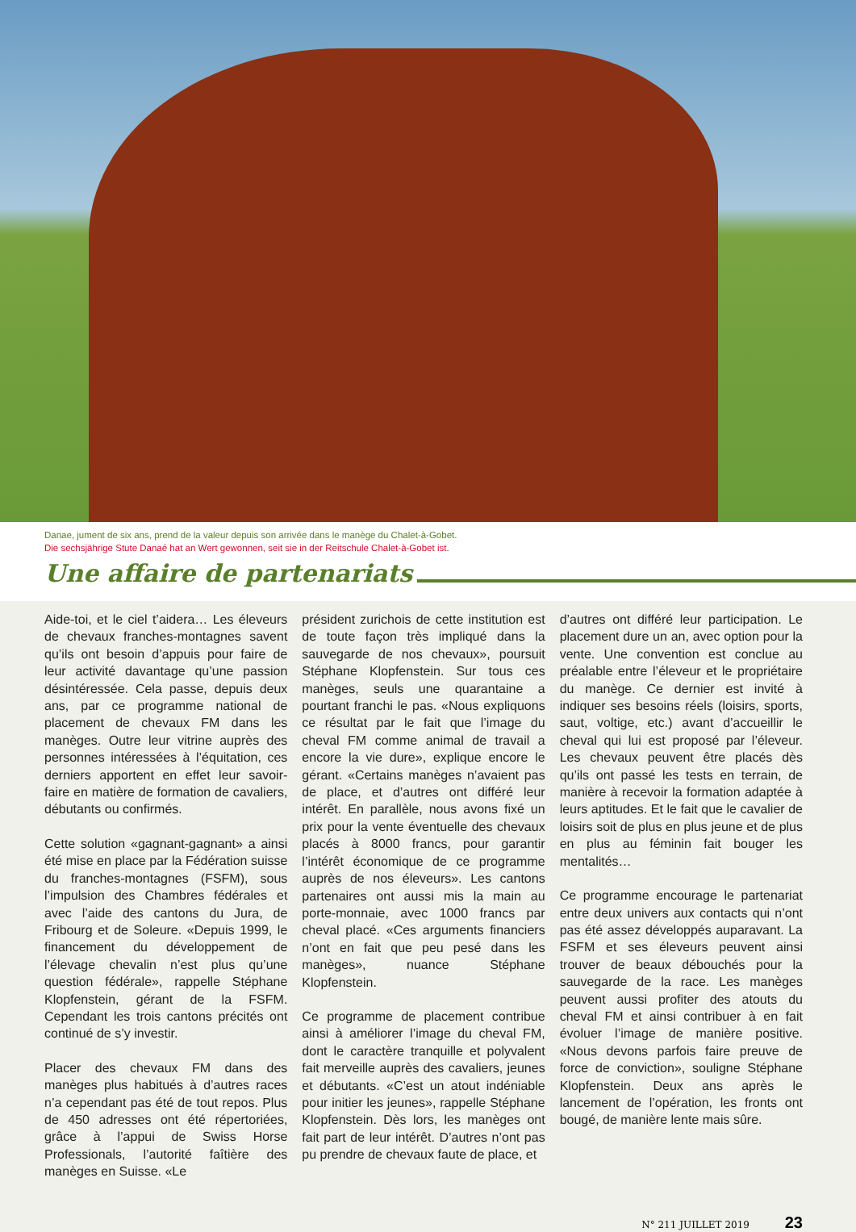Danae, jument de six ans, prend de la valeur depuis son arrivée dans le manège du Chalet-à-Gobet.
Die sechsjährige Stute Danaé hat an Wert gewonnen, seit sie in der Reitschule Chalet-à-Gobet ist.
Une affaire de partenariats
Aide-toi, et le ciel t’aidera… Les éleveurs de chevaux franches-montagnes savent qu’ils ont besoin d’appuis pour faire de leur activité davantage qu’une passion désintéressée. Cela passe, depuis deux ans, par ce programme national de placement de chevaux FM dans les manèges. Outre leur vitrine auprès des personnes intéressées à l’équitation, ces derniers apportent en effet leur savoir-faire en matière de formation de cavaliers, débutants ou confirmés.
Cette solution «gagnant-gagnant» a ainsi été mise en place par la Fédération suisse du franches-montagnes (FSFM), sous l’impulsion des Chambres fédérales et avec l’aide des cantons du Jura, de Fribourg et de Soleure. «Depuis 1999, le financement du développement de l’élevage chevalin n’est plus qu’une question fédérale», rappelle Stéphane Klopfenstein, gérant de la FSFM. Cependant les trois cantons précités ont continué de s’y investir.
Placer des chevaux FM dans des manèges plus habitués à d’autres races n’a cependant pas été de tout repos. Plus de 450 adresses ont été répertoriées, grâce à l’appui de Swiss Horse Professionals, l’autorité faîtière des manèges en Suisse. «Le
président zurichois de cette institution est de toute façon très impliqué dans la sauvegarde de nos chevaux», poursuit Stéphane Klopfenstein. Sur tous ces manèges, seuls une quarantaine a pourtant franchi le pas. «Nous expliquons ce résultat par le fait que l’image du cheval FM comme animal de travail a encore la vie dure», explique encore le gérant. «Certains manèges n’avaient pas de place, et d’autres ont différé leur intérêt. En parallèle, nous avons fixé un prix pour la vente éventuelle des chevaux placés à 8000 francs, pour garantir l’intérêt économique de ce programme auprès de nos éleveurs». Les cantons partenaires ont aussi mis la main au porte-monnaie, avec 1000 francs par cheval placé. «Ces arguments financiers n’ont en fait que peu pesé dans les manèges», nuance Stéphane Klopfenstein.
Ce programme de placement contribue ainsi à améliorer l’image du cheval FM, dont le caractère tranquille et polyvalent fait merveille auprès des cavaliers, jeunes et débutants. «C’est un atout indéniable pour initier les jeunes», rappelle Stéphane Klopfenstein. Dès lors, les manèges ont fait part de leur intérêt. D’autres n’ont pas pu prendre de chevaux faute de place, et
d’autres ont différé leur participation. Le placement dure un an, avec option pour la vente. Une convention est conclue au préalable entre l’éleveur et le propriétaire du manège. Ce dernier est invité à indiquer ses besoins réels (loisirs, sports, saut, voltige, etc.) avant d’accueillir le cheval qui lui est proposé par l’éleveur. Les chevaux peuvent être placés dès qu’ils ont passé les tests en terrain, de manière à recevoir la formation adaptée à leurs aptitudes. Et le fait que le cavalier de loisirs soit de plus en plus jeune et de plus en plus au féminin fait bouger les mentalités…
Ce programme encourage le partenariat entre deux univers aux contacts qui n’ont pas été assez développés auparavant. La FSFM et ses éleveurs peuvent ainsi trouver de beaux débouchés pour la sauvegarde de la race. Les manèges peuvent aussi profiter des atouts du cheval FM et ainsi contribuer à en fait évoluer l’image de manière positive. «Nous devons parfois faire preuve de force de conviction», souligne Stéphane Klopfenstein. Deux ans après le lancement de l’opération, les fronts ont bougé, de manière lente mais sûre.
N° 211 JUILLET 2019 23